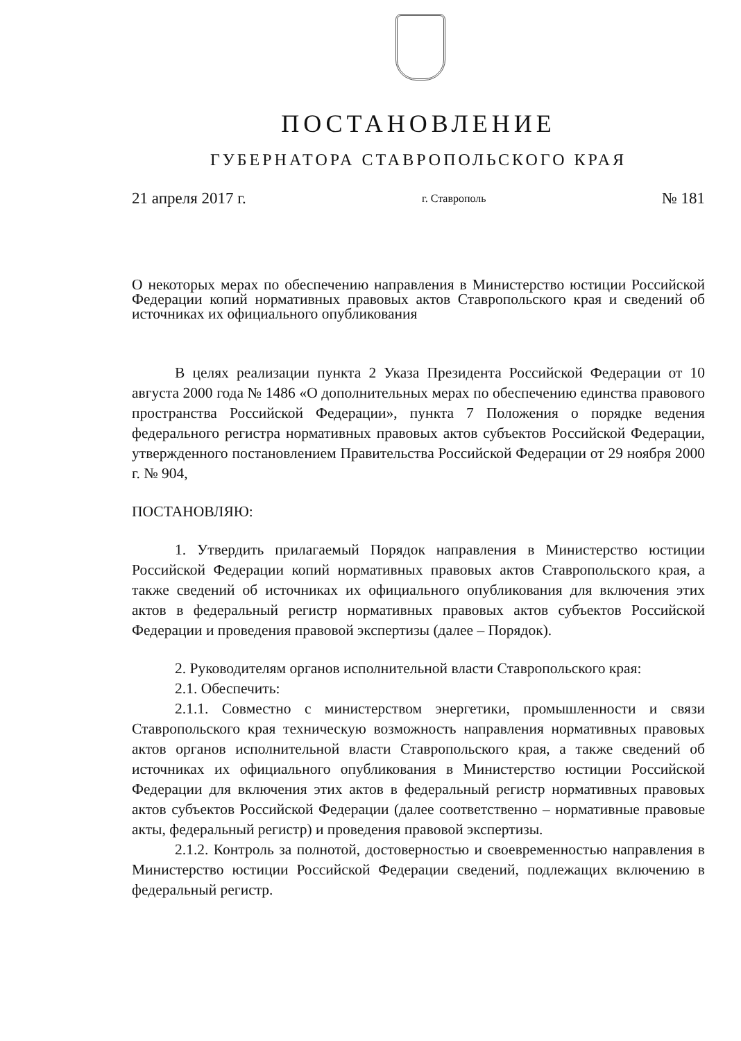ПОСТАНОВЛЕНИЕ
ГУБЕРНАТОРА СТАВРОПОЛЬСКОГО КРАЯ
21 апреля 2017 г. г. Ставрополь № 181
О некоторых мерах по обеспечению направления в Министерство юстиции Российской Федерации копий нормативных правовых актов Ставропольского края и сведений об источниках их официального опубликования
В целях реализации пункта 2 Указа Президента Российской Федерации от 10 августа 2000 года № 1486 «О дополнительных мерах по обеспечению единства правового пространства Российской Федерации», пункта 7 Положения о порядке ведения федерального регистра нормативных правовых актов субъектов Российской Федерации, утвержденного постановлением Правительства Российской Федерации от 29 ноября 2000 г. № 904,
ПОСТАНОВЛЯЮ:
1. Утвердить прилагаемый Порядок направления в Министерство юстиции Российской Федерации копий нормативных правовых актов Ставропольского края, а также сведений об источниках их официального опубликования для включения этих актов в федеральный регистр нормативных правовых актов субъектов Российской Федерации и проведения правовой экспертизы (далее – Порядок).
2. Руководителям органов исполнительной власти Ставропольского края:
2.1. Обеспечить:
2.1.1. Совместно с министерством энергетики, промышленности и связи Ставропольского края техническую возможность направления нормативных правовых актов органов исполнительной власти Ставропольского края, а также сведений об источниках их официального опубликования в Министерство юстиции Российской Федерации для включения этих актов в федеральный регистр нормативных правовых актов субъектов Российской Федерации (далее соответственно – нормативные правовые акты, федеральный регистр) и проведения правовой экспертизы.
2.1.2. Контроль за полнотой, достоверностью и своевременностью направления в Министерство юстиции Российской Федерации сведений, подлежащих включению в федеральный регистр.